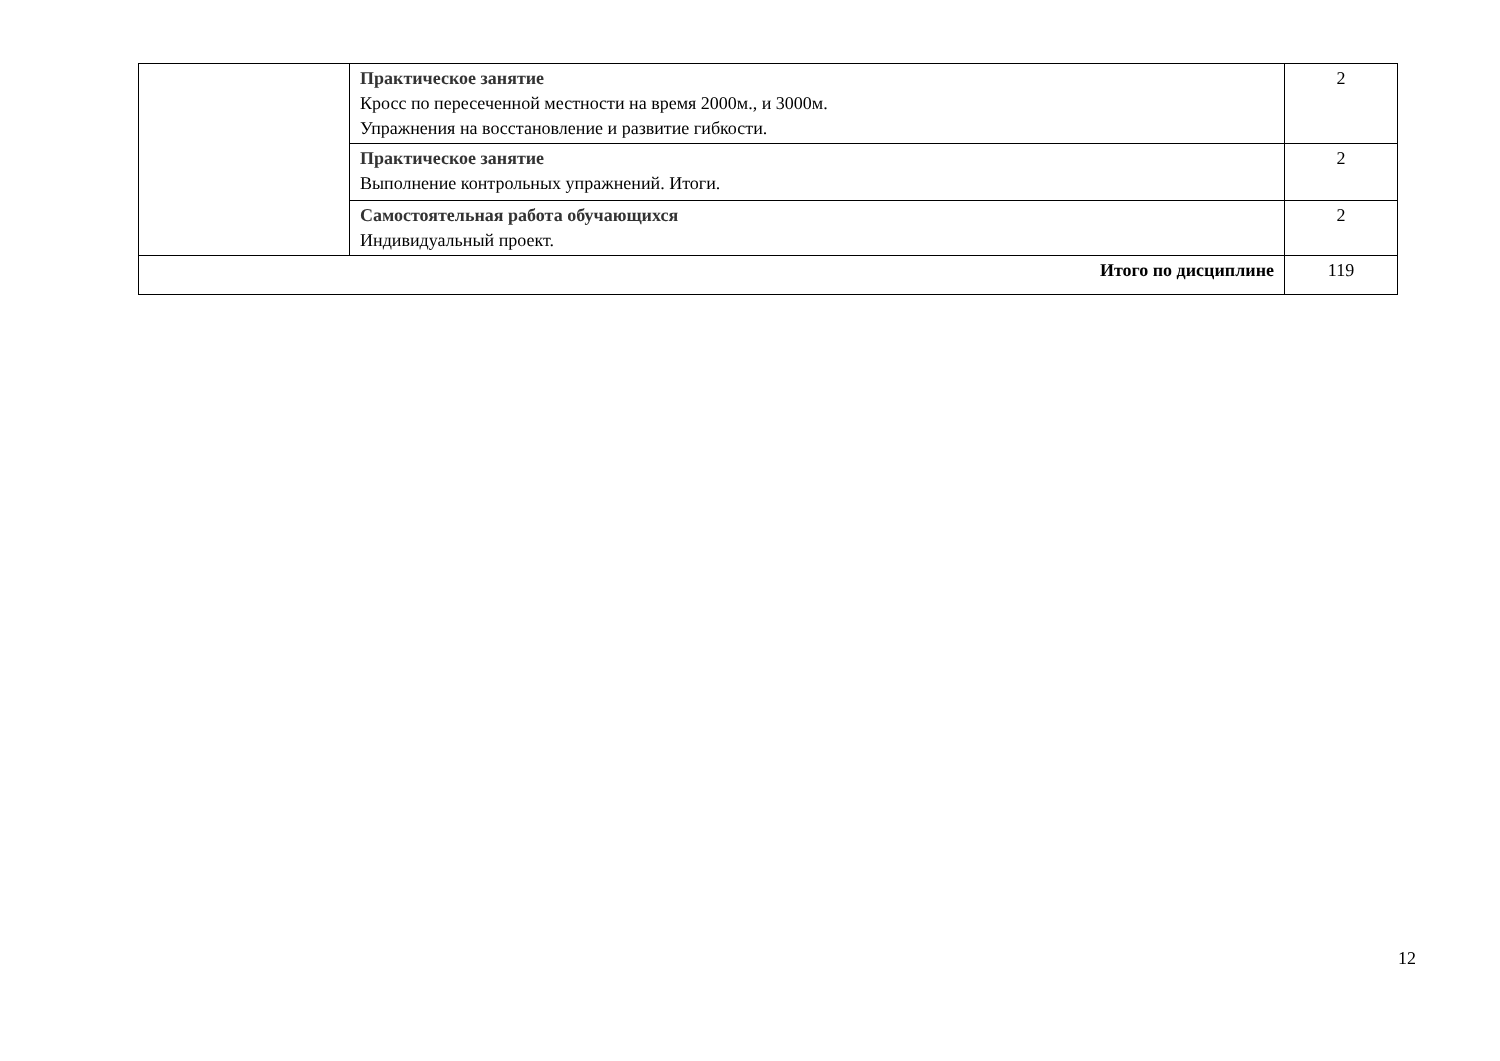| | Практическое занятие Кросс по пересеченной местности на время 2000м., и 3000м. Упражнения на восстановление и развитие гибкости. | 2 |
| | Практическое занятие Выполнение контрольных упражнений. Итоги. | 2 |
| | Самостоятельная работа обучающихся Индивидуальный проект. | 2 |
| Итого по дисциплине | | 119 |
12